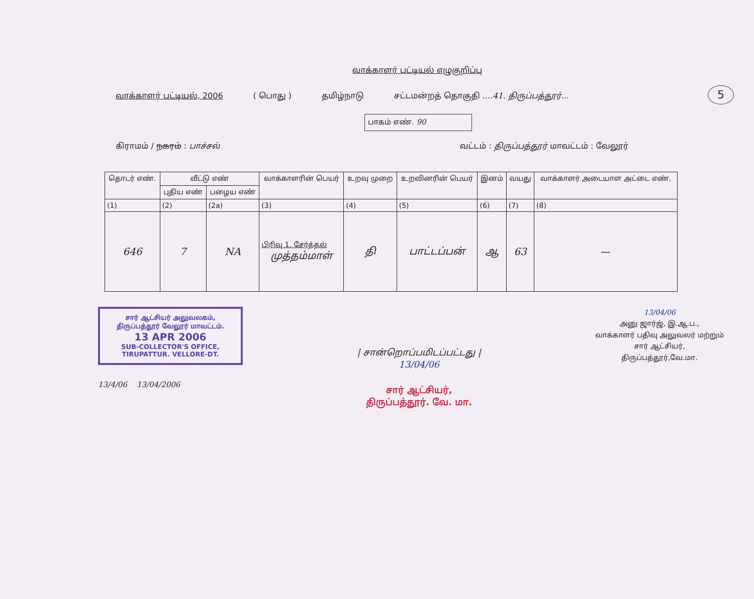5
வாக்காளர் பட்டியல் எழுகுறிப்பு
வாக்காளர் பட்டியல், 2006 ( பொது ) தமிழ்நாடு சட்டமன்றத் தொகுதி ....41. திருப்பத்தூர்...
பாகம் எண். 90
கிராமம் / நகரம் : பாச்சல் வட்டம் : திருப்பத்தூர் மாவட்டம் : வேலூர்
| தொடர் எண். | வீட்டு எண் | | வாக்காளரின் பெயர் | உறவு முறை | உறவினரின் பெயர் | இனம் | வயது | வாக்காளர் அடையாள அட்டை எண். |
| --- | --- | --- | --- | --- | --- | --- | --- | --- |
| | புதிய எண் | பழைய எண் | | | | | | |
| (1) | (2) | (2a) | (3) | (4) | (5) | (6) | (7) | (8) |
| 646 | 7 | NA | பிரிவு 1. சேர்த்தல் முத்தம்மாள் | தி | பாட்டப்பன் | ஆ | 63 | — |
சார் ஆட்சியர் அலுவலகம்,
திருப்பத்தூர் வேலூர் மாவட்டம்.
13 APR 2006
SUB-COLLECTOR'S OFFICE,
TIRUPATTUR. VELLORE-DT.
13/4/06 13/04/2006
| சான்றொப்பமிடப்பட்டது |
13/04/06
சார் ஆட்சியர்,
திருப்பத்தூர். வே. மா.
13/04/06
அனு ஜார்ஜ், இ.ஆ.ப.,
வாக்காளர் பதிவு அலுவலர் மற்றும்
சார் ஆட்சியர்,
திருப்பத்தூர்,வே.மா.